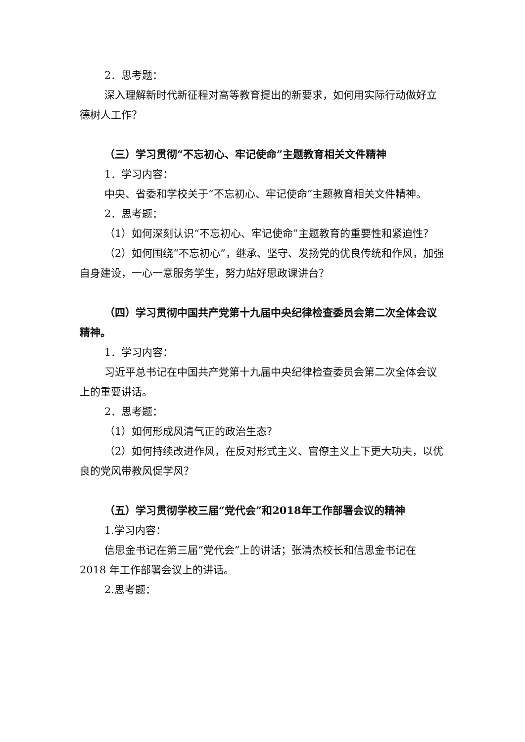2．思考题：
深入理解新时代新征程对高等教育提出的新要求，如何用实际行动做好立德树人工作？
（三）学习贯彻“不忘初心、牢记使命”主题教育相关文件精神
1．学习内容：
中央、省委和学校关于“不忘初心、牢记使命”主题教育相关文件精神。
2．思考题：
（1）如何深刻认识“不忘初心、牢记使命”主题教育的重要性和紧迫性？
（2）如何围绕“不忘初心”，继承、坚守、发扬党的优良传统和作风，加强自身建设，一心一意服务学生，努力站好思政课讲台？
（四）学习贯彻中国共产党第十九届中央纪律检查委员会第二次全体会议精神。
1．学习内容：
习近平总书记在中国共产党第十九届中央纪律检查委员会第二次全体会议上的重要讲话。
2．思考题：
（1）如何形成风清气正的政治生态？
（2）如何持续改进作风，在反对形式主义、官僚主义上下更大功夫，以优良的党风带教风促学风？
（五）学习贯彻学校三届“党代会”和2018年工作部署会议的精神
1.学习内容：
信思金书记在第三届“党代会”上的讲话；张清杰校长和信思金书记在 2018 年工作部署会议上的讲话。
2.思考题：